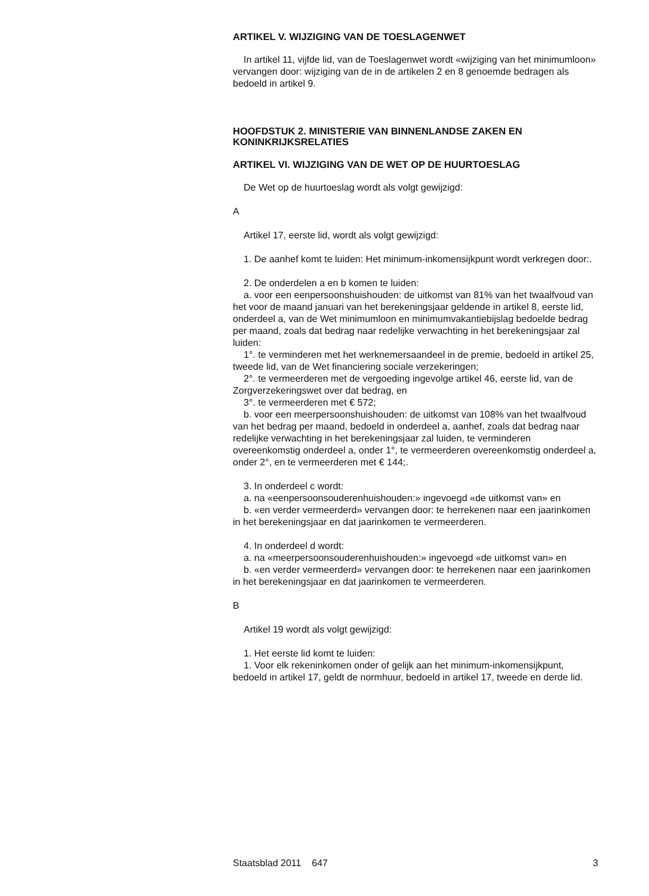ARTIKEL V. WIJZIGING VAN DE TOESLAGENWET
In artikel 11, vijfde lid, van de Toeslagenwet wordt «wijziging van het minimumloon» vervangen door: wijziging van de in de artikelen 2 en 8 genoemde bedragen als bedoeld in artikel 9.
HOOFDSTUK 2. MINISTERIE VAN BINNENLANDSE ZAKEN EN KONINKRIJKSRELATIES
ARTIKEL VI. WIJZIGING VAN DE WET OP DE HUURTOESLAG
De Wet op de huurtoeslag wordt als volgt gewijzigd:
A
Artikel 17, eerste lid, wordt als volgt gewijzigd:
1. De aanhef komt te luiden: Het minimum-inkomensijkpunt wordt verkregen door:.
2. De onderdelen a en b komen te luiden:
a. voor een eenpersoonshuishouden: de uitkomst van 81% van het twaalfvoud van het voor de maand januari van het berekeningsjaar geldende in artikel 8, eerste lid, onderdeel a, van de Wet minimumloon en minimumvakantiebijslag bedoelde bedrag per maand, zoals dat bedrag naar redelijke verwachting in het berekeningsjaar zal luiden:
1°. te verminderen met het werknemersaandeel in de premie, bedoeld in artikel 25, tweede lid, van de Wet financiering sociale verzekeringen;
2°. te vermeerderen met de vergoeding ingevolge artikel 46, eerste lid, van de Zorgverzekeringswet over dat bedrag, en
3°. te vermeerderen met € 572;
b. voor een meerpersoonshuishouden: de uitkomst van 108% van het twaalfvoud van het bedrag per maand, bedoeld in onderdeel a, aanhef, zoals dat bedrag naar redelijke verwachting in het berekeningsjaar zal luiden, te verminderen overeenkomstig onderdeel a, onder 1°, te vermeerderen overeenkomstig onderdeel a, onder 2°, en te vermeerderen met € 144;.
3. In onderdeel c wordt:
a. na «eenpersoonsouderenhuishouden:» ingevoegd «de uitkomst van» en
b. «en verder vermeerderd» vervangen door: te herrekenen naar een jaarinkomen in het berekeningsjaar en dat jaarinkomen te vermeerderen.
4. In onderdeel d wordt:
a. na «meerpersoonsouderenhuishouden:» ingevoegd «de uitkomst van» en
b. «en verder vermeerderd» vervangen door: te herrekenen naar een jaarinkomen in het berekeningsjaar en dat jaarinkomen te vermeerderen.
B
Artikel 19 wordt als volgt gewijzigd:
1. Het eerste lid komt te luiden:
1. Voor elk rekeninkomen onder of gelijk aan het minimum-inkomensijkpunt, bedoeld in artikel 17, geldt de normhuur, bedoeld in artikel 17, tweede en derde lid.
Staatsblad 2011 647 3